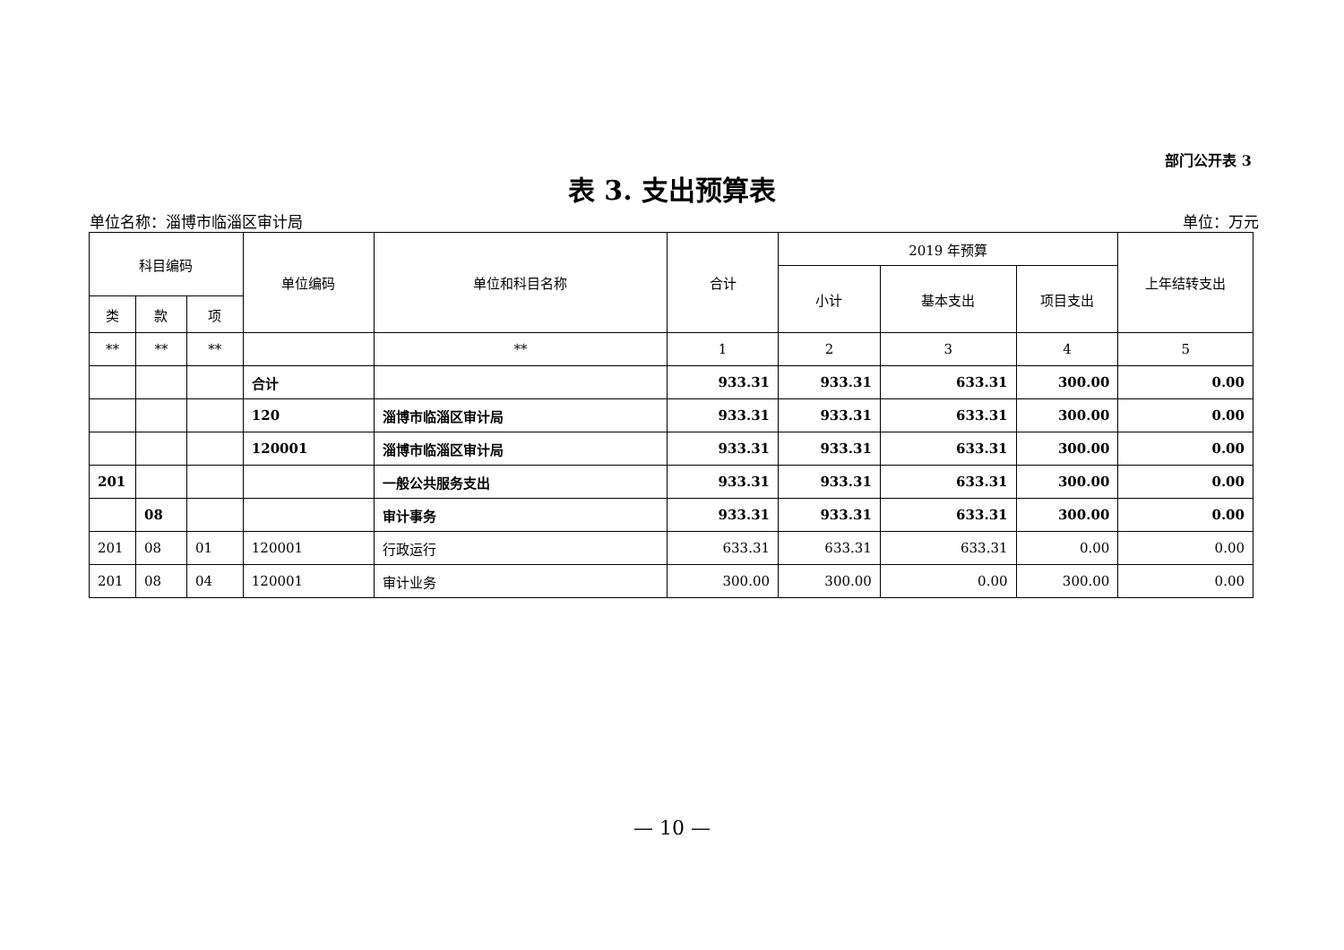部门公开表 3
表 3. 支出预算表
单位名称：淄博市临淄区审计局 单位：万元
| 科目编码 | | | 单位编码 | 单位和科目名称 | 合计 | 2019 年预算 | | | 上年结转支出 |
| --- | --- | --- | --- | --- | --- | --- | --- | --- | --- |
| | | | | | | 小计 | 基本支出 | 项目支出 | |
| 类 | 款 | 项 | | | | | | | |
| ** | ** | ** | | ** | 1 | 2 | 3 | 4 | 5 |
| | | | 合计 | | 933.31 | 933.31 | 633.31 | 300.00 | 0.00 |
| | | | 120 | 淄博市临淄区审计局 | 933.31 | 933.31 | 633.31 | 300.00 | 0.00 |
| | | | 120001 | 淄博市临淄区审计局 | 933.31 | 933.31 | 633.31 | 300.00 | 0.00 |
| 201 | | | | 一般公共服务支出 | 933.31 | 933.31 | 633.31 | 300.00 | 0.00 |
| | 08 | | | 审计事务 | 933.31 | 933.31 | 633.31 | 300.00 | 0.00 |
| 201 | 08 | 01 | 120001 | 行政运行 | 633.31 | 633.31 | 633.31 | 0.00 | 0.00 |
| 201 | 08 | 04 | 120001 | 审计业务 | 300.00 | 300.00 | 0.00 | 300.00 | 0.00 |
— 10 —